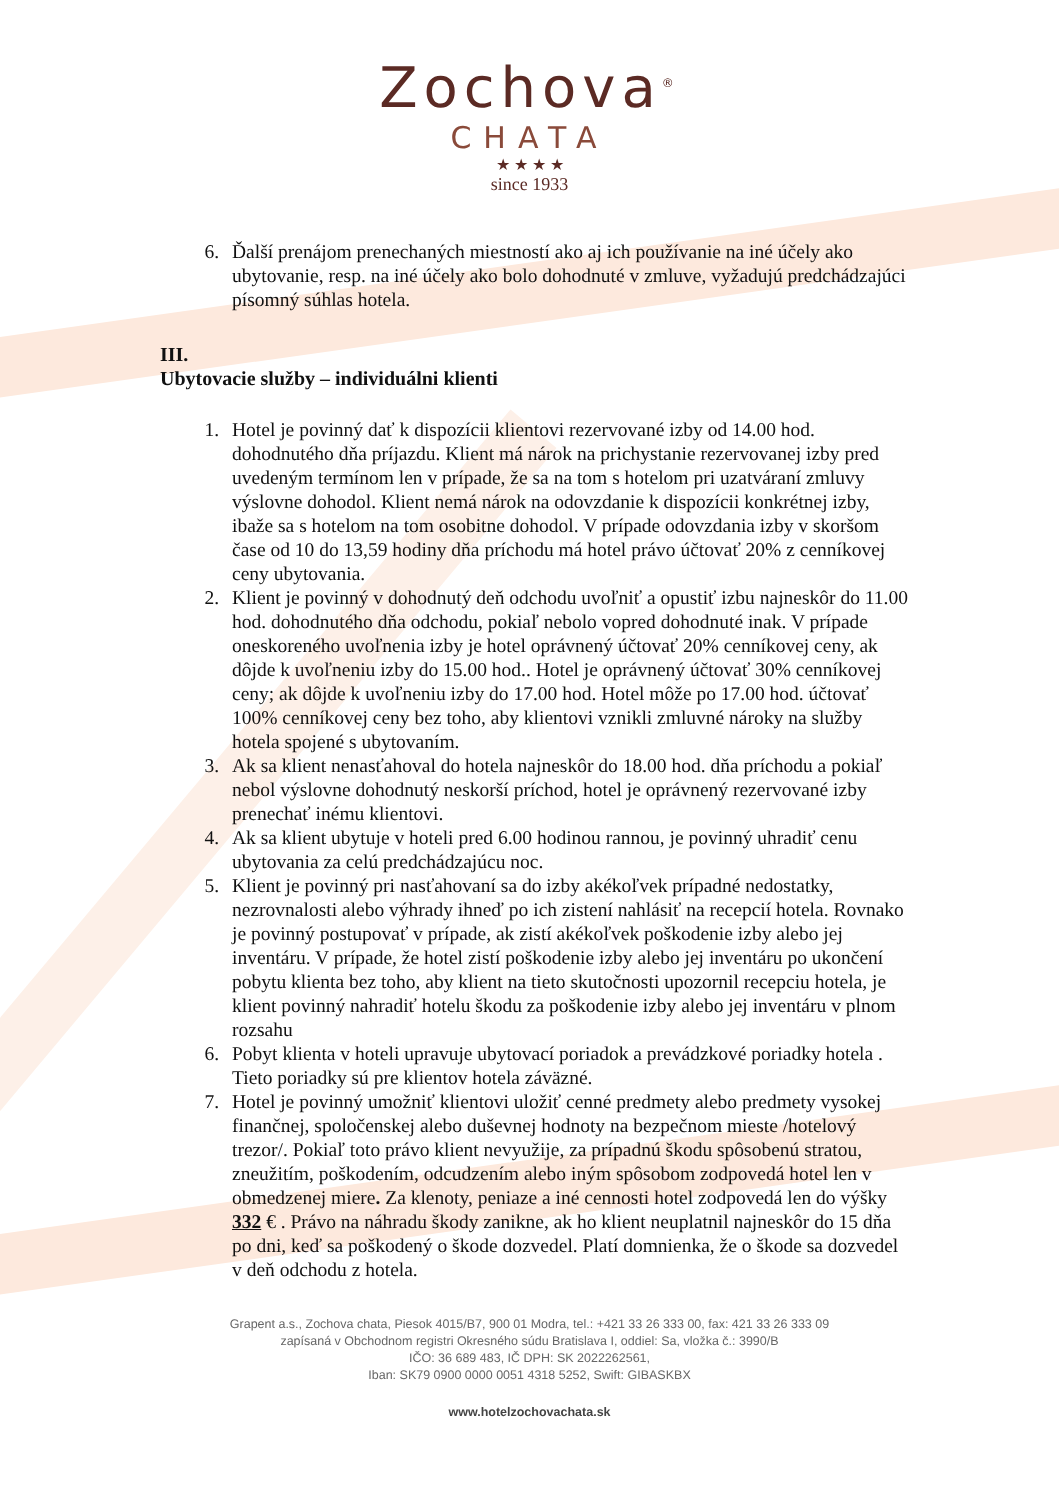Zochova<sup>®</sup>
CHATA
★ ★ ★ ★
since 1933
6. Ďalší prenájom prenechaných miestností ako aj ich používanie na iné účely ako ubytovanie, resp. na iné účely ako bolo dohodnuté v zmluve, vyžadujú predchádzajúci písomný súhlas hotela.
III.
Ubytovacie služby – individuálni klienti
1. Hotel je povinný dať k dispozícii klientovi rezervované izby od 14.00 hod. dohodnutého dňa príjazdu. Klient má nárok na prichystanie rezervovanej izby pred uvedeným termínom len v prípade, že sa na tom s hotelom pri uzatváraní zmluvy výslovne dohodol. Klient nemá nárok na odovzdanie k dispozícii konkrétnej izby, ibaže sa s hotelom na tom osobitne dohodol. V prípade odovzdania izby v skoršom čase od 10 do 13,59 hodiny dňa príchodu má hotel právo účtovať 20% z cenníkovej ceny ubytovania.
2. Klient je povinný v dohodnutý deň odchodu uvoľniť a opustiť izbu najneskôr do 11.00 hod. dohodnutého dňa odchodu, pokiaľ nebolo vopred dohodnuté inak. V prípade oneskoreného uvoľnenia izby je hotel oprávnený účtovať 20% cenníkovej ceny, ak dôjde k uvoľneniu izby do 15.00 hod.. Hotel je oprávnený účtovať 30% cenníkovej ceny; ak dôjde k uvoľneniu izby do 17.00 hod. Hotel môže po 17.00 hod. účtovať 100% cenníkovej ceny bez toho, aby klientovi vznikli zmluvné nároky na služby hotela spojené s ubytovaním.
3. Ak sa klient nenasťahoval do hotela najneskôr do 18.00 hod. dňa príchodu a pokiaľ nebol výslovne dohodnutý neskorší príchod, hotel je oprávnený rezervované izby prenechať inému klientovi.
4. Ak sa klient ubytuje v hoteli pred 6.00 hodinou rannou, je povinný uhradiť cenu ubytovania za celú predchádzajúcu noc.
5. Klient je povinný pri nasťahovaní sa do izby akékoľvek prípadné nedostatky, nezrovnalosti alebo výhrady ihneď po ich zistení nahlásiť na recepcií hotela. Rovnako je povinný postupovať v prípade, ak zistí akékoľvek poškodenie izby alebo jej inventáru. V prípade, že hotel zistí poškodenie izby alebo jej inventáru po ukončení pobytu klienta bez toho, aby klient na tieto skutočnosti upozornil recepciu hotela, je klient povinný nahradiť hotelu škodu za poškodenie izby alebo jej inventáru v plnom rozsahu
6. Pobyt klienta v hoteli upravuje ubytovací poriadok a prevádzkové poriadky hotela . Tieto poriadky sú pre klientov hotela záväzné.
7. Hotel je povinný umožniť klientovi uložiť cenné predmety alebo predmety vysokej finančnej, spoločenskej alebo duševnej hodnoty na bezpečnom mieste /hotelový trezor/. Pokiaľ toto právo klient nevyužije, za prípadnú škodu spôsobenú stratou, zneužitím, poškodením, odcudzením alebo iným spôsobom zodpovedá hotel len v obmedzenej miere. Za klenoty, peniaze a iné cennosti hotel zodpovedá len do výšky 332 € . Právo na náhradu škody zanikne, ak ho klient neuplatnil najneskôr do 15 dňa po dni, keď sa poškodený o škode dozvedel. Platí domnienka, že o škode sa dozvedel v deň odchodu z hotela.
Grapent a.s., Zochova chata, Piesok 4015/B7, 900 01 Modra, tel.: +421 33 26 333 00, fax: 421 33 26 333 09
zapísaná v Obchodnom registri Okresného súdu Bratislava I, oddiel: Sa, vložka č.: 3990/B
IČO: 36 689 483, IČ DPH: SK 2022262561,
Iban: SK79 0900 0000 0051 4318 5252, Swift: GIBASKBX
www.hotelzochovachata.sk